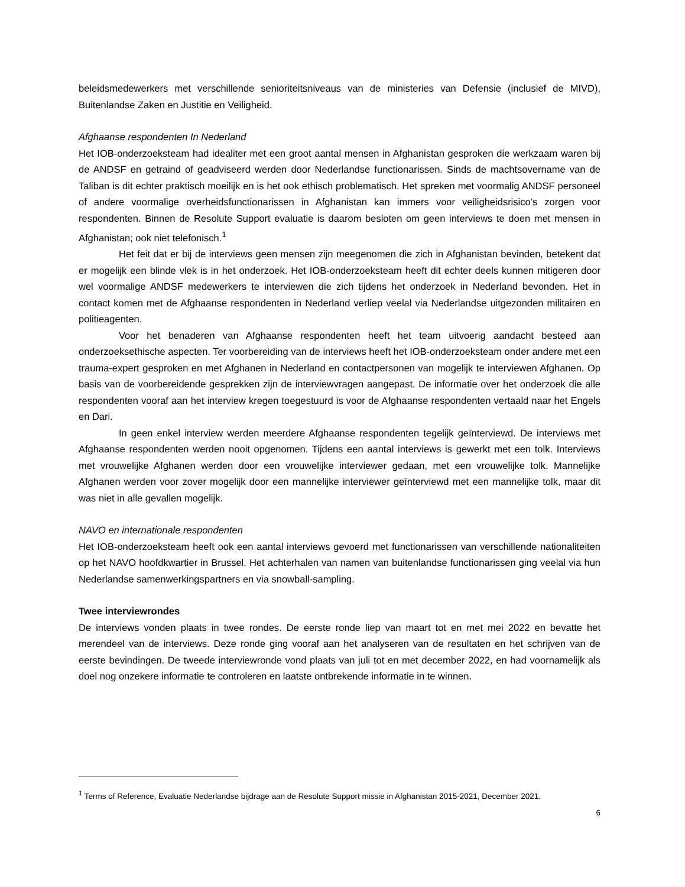beleidsmedewerkers met verschillende senioriteitsniveaus van de ministeries van Defensie (inclusief de MIVD), Buitenlandse Zaken en Justitie en Veiligheid.
Afghaanse respondenten In Nederland
Het IOB-onderzoeksteam had idealiter met een groot aantal mensen in Afghanistan gesproken die werkzaam waren bij de ANDSF en getraind of geadviseerd werden door Nederlandse functionarissen. Sinds de machtsovername van de Taliban is dit echter praktisch moeilijk en is het ook ethisch problematisch. Het spreken met voormalig ANDSF personeel of andere voormalige overheidsfunctionarissen in Afghanistan kan immers voor veiligheidsrisico’s zorgen voor respondenten. Binnen de Resolute Support evaluatie is daarom besloten om geen interviews te doen met mensen in Afghanistan; ook niet telefonisch.<sup>1</sup>
Het feit dat er bij de interviews geen mensen zijn meegenomen die zich in Afghanistan bevinden, betekent dat er mogelijk een blinde vlek is in het onderzoek. Het IOB-onderzoeksteam heeft dit echter deels kunnen mitigeren door wel voormalige ANDSF medewerkers te interviewen die zich tijdens het onderzoek in Nederland bevonden. Het in contact komen met de Afghaanse respondenten in Nederland verliep veelal via Nederlandse uitgezonden militairen en politieagenten.
Voor het benaderen van Afghaanse respondenten heeft het team uitvoerig aandacht besteed aan onderzoeksethische aspecten. Ter voorbereiding van de interviews heeft het IOB-onderzoeksteam onder andere met een trauma-expert gesproken en met Afghanen in Nederland en contactpersonen van mogelijk te interviewen Afghanen. Op basis van de voorbereidende gesprekken zijn de interviewvragen aangepast. De informatie over het onderzoek die alle respondenten vooraf aan het interview kregen toegestuurd is voor de Afghaanse respondenten vertaald naar het Engels en Dari.
In geen enkel interview werden meerdere Afghaanse respondenten tegelijk geïnterviewd. De interviews met Afghaanse respondenten werden nooit opgenomen. Tijdens een aantal interviews is gewerkt met een tolk. Interviews met vrouwelijke Afghanen werden door een vrouwelijke interviewer gedaan, met een vrouwelijke tolk. Mannelijke Afghanen werden voor zover mogelijk door een mannelijke interviewer geïnterviewd met een mannelijke tolk, maar dit was niet in alle gevallen mogelijk.
NAVO en internationale respondenten
Het IOB-onderzoeksteam heeft ook een aantal interviews gevoerd met functionarissen van verschillende nationaliteiten op het NAVO hoofdkwartier in Brussel. Het achterhalen van namen van buitenlandse functionarissen ging veelal via hun Nederlandse samenwerkingspartners en via snowball-sampling.
Twee interviewrondes
De interviews vonden plaats in twee rondes. De eerste ronde liep van maart tot en met mei 2022 en bevatte het merendeel van de interviews. Deze ronde ging vooraf aan het analyseren van de resultaten en het schrijven van de eerste bevindingen. De tweede interviewronde vond plaats van juli tot en met december 2022, en had voornamelijk als doel nog onzekere informatie te controleren en laatste ontbrekende informatie in te winnen.
<sup>1</sup> Terms of Reference, Evaluatie Nederlandse bijdrage aan de Resolute Support missie in Afghanistan 2015-2021, December 2021.
6